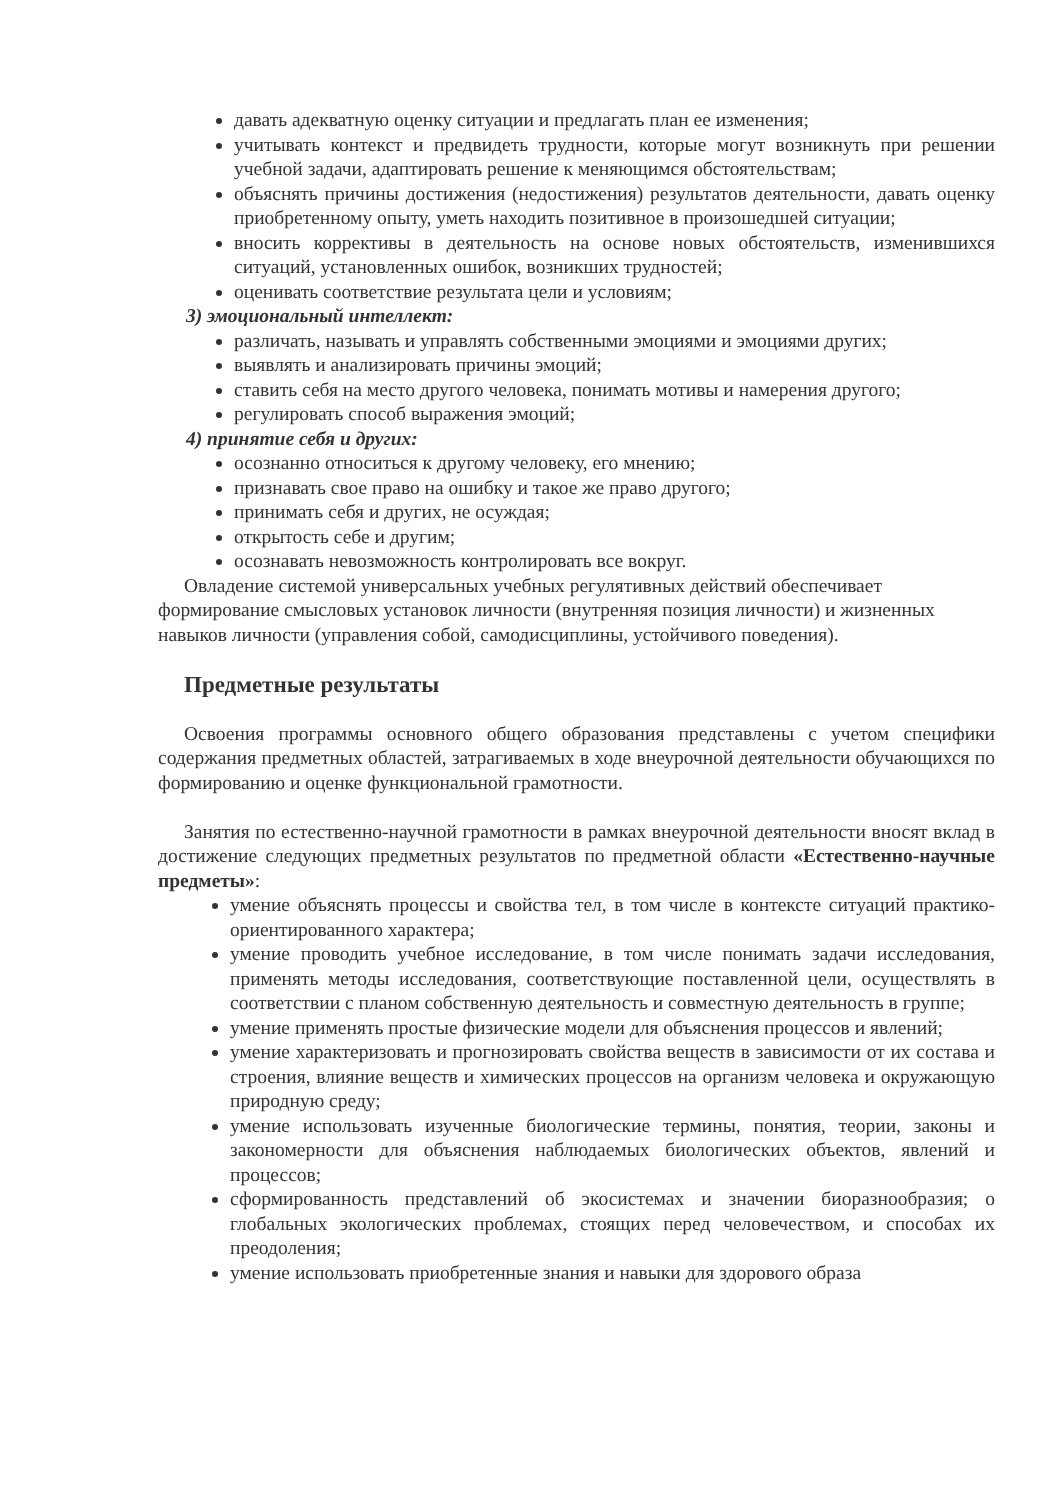давать адекватную оценку ситуации и предлагать план ее изменения;
учитывать контекст и предвидеть трудности, которые могут возникнуть при решении учебной задачи, адаптировать решение к меняющимся обстоятельствам;
объяснять причины достижения (недостижения) результатов деятельности, давать оценку приобретенному опыту, уметь находить позитивное в произошедшей ситуации;
вносить коррективы в деятельность на основе новых обстоятельств, изменившихся ситуаций, установленных ошибок, возникших трудностей;
оценивать соответствие результата цели и условиям;
3) эмоциональный интеллект:
различать, называть и управлять собственными эмоциями и эмоциями других;
выявлять и анализировать причины эмоций;
ставить себя на место другого человека, понимать мотивы и намерения другого;
регулировать способ выражения эмоций;
4) принятие себя и других:
осознанно относиться к другому человеку, его мнению;
признавать свое право на ошибку и такое же право другого;
принимать себя и других, не осуждая;
открытость себе и другим;
осознавать невозможность контролировать все вокруг.
Овладение системой универсальных учебных регулятивных действий обеспечивает формирование смысловых установок личности (внутренняя позиция личности) и жизненных навыков личности (управления собой, самодисциплины, устойчивого поведения).
Предметные результаты
Освоения программы основного общего образования представлены с учетом специфики содержания предметных областей, затрагиваемых в ходе внеурочной деятельности обучающихся по формированию и оценке функциональной грамотности.
Занятия по естественно-научной грамотности в рамках внеурочной деятельности вносят вклад в достижение следующих предметных результатов по предметной области «Естественно-научные предметы»:
умение объяснять процессы и свойства тел, в том числе в контексте ситуаций практико-ориентированного характера;
умение проводить учебное исследование, в том числе понимать задачи исследования, применять методы исследования, соответствующие поставленной цели, осуществлять в соответствии с планом собственную деятельность и совместную деятельность в группе;
умение применять простые физические модели для объяснения процессов и явлений;
умение характеризовать и прогнозировать свойства веществ в зависимости от их состава и строения, влияние веществ и химических процессов на организм человека и окружающую природную среду;
умение использовать изученные биологические термины, понятия, теории, законы и закономерности для объяснения наблюдаемых биологических объектов, явлений и процессов;
сформированность представлений об экосистемах и значении биоразнообразия; о глобальных экологических проблемах, стоящих перед человечеством, и способах их преодоления;
умение использовать приобретенные знания и навыки для здорового образа